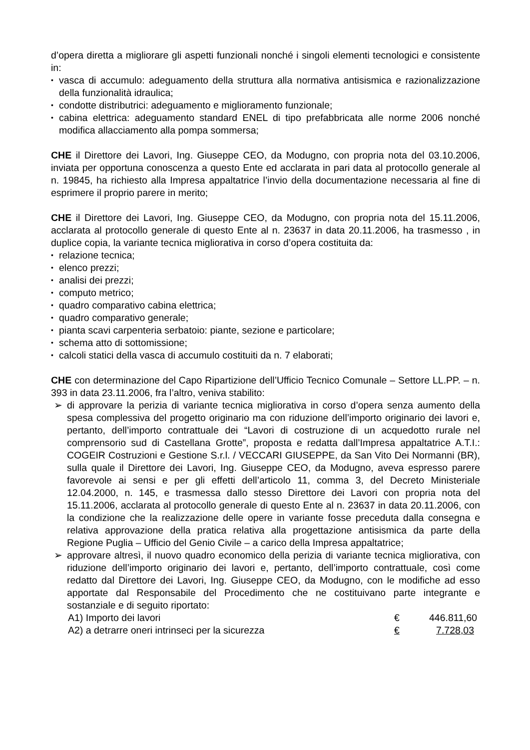d’opera diretta a migliorare gli aspetti funzionali nonché i singoli elementi tecnologici e consistente in:
vasca di accumulo: adeguamento della struttura alla normativa antisismica e razionalizzazione della funzionalità idraulica;
condotte distributrici: adeguamento e miglioramento funzionale;
cabina elettrica: adeguamento standard ENEL di tipo prefabbricata alle norme 2006 nonché modifica allacciamento alla pompa sommersa;
CHE il Direttore dei Lavori, Ing. Giuseppe CEO, da Modugno, con propria nota del 03.10.2006, inviata per opportuna conoscenza a questo Ente ed acclarata in pari data al protocollo generale al n. 19845, ha richiesto alla Impresa appaltatrice l’invio della documentazione necessaria al fine di esprimere il proprio parere in merito;
CHE il Direttore dei Lavori, Ing. Giuseppe CEO, da Modugno, con propria nota del 15.11.2006, acclarata al protocollo generale di questo Ente al n. 23637 in data 20.11.2006, ha trasmesso , in duplice copia, la variante tecnica migliorativa in corso d’opera costituita da:
relazione tecnica;
elenco prezzi;
analisi dei prezzi;
computo metrico;
quadro comparativo cabina elettrica;
quadro comparativo generale;
pianta scavi carpenteria serbatoio: piante, sezione e particolare;
schema atto di sottomissione;
calcoli statici della vasca di accumulo costituiti da n. 7 elaborati;
CHE con determinazione del Capo Ripartizione dell’Ufficio Tecnico Comunale – Settore LL.PP. – n. 393 in data 23.11.2006, fra l’altro, veniva stabilito:
di approvare la perizia di variante tecnica migliorativa in corso d’opera senza aumento della spesa complessiva del progetto originario ma con riduzione dell’importo originario dei lavori e, pertanto, dell’importo contrattuale dei “Lavori di costruzione di un acquedotto rurale nel comprensorio sud di Castellana Grotte”, proposta e redatta dall’Impresa appaltatrice A.T.I.: COGEIR Costruzioni e Gestione S.r.l. / VECCARI GIUSEPPE, da San Vito Dei Normanni (BR), sulla quale il Direttore dei Lavori, Ing. Giuseppe CEO, da Modugno, aveva espresso parere favorevole ai sensi e per gli effetti dell’articolo 11, comma 3, del Decreto Ministeriale 12.04.2000, n. 145, e trasmessa dallo stesso Direttore dei Lavori con propria nota del 15.11.2006, acclarata al protocollo generale di questo Ente al n. 23637 in data 20.11.2006, con la condizione che la realizzazione delle opere in variante fosse preceduta dalla consegna e relativa approvazione della pratica relativa alla progettazione antisismica da parte della Regione Puglia – Ufficio del Genio Civile – a carico della Impresa appaltatrice;
approvare altresì, il nuovo quadro economico della perizia di variante tecnica migliorativa, con riduzione dell’importo originario dei lavori e, pertanto, dell’importo contrattuale, così come redatto dal Direttore dei Lavori, Ing. Giuseppe CEO, da Modugno, con le modifiche ad esso apportate dal Responsabile del Procedimento che ne costituivano parte integrante e sostanziale e di seguito riportato:
A1) Importo dei lavori € 446.811,60
A2) a detrarre oneri intrinseci per la sicurezza € 7.728,03